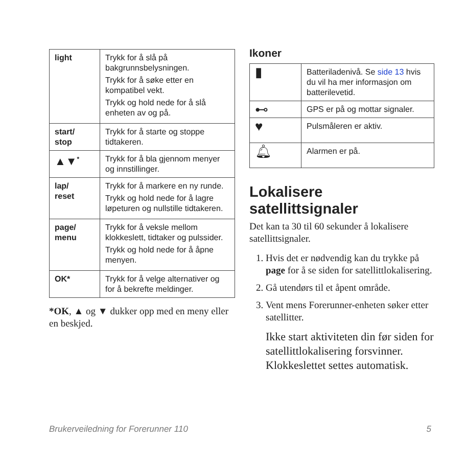| light | Trykk for å slå på bakgrunnsbelysningen. Trykk for å søke etter en kompatibel vekt. Trykk og hold nede for å slå enheten av og på. |
| start/ stop | Trykk for å starte og stoppe tidtakeren. |
| ▲▼<sup>*</sup> | Trykk for å bla gjennom menyer og innstillinger. |
| lap/ reset | Trykk for å markere en ny runde. Trykk og hold nede for å lagre løpeturen og nullstille tidtakeren. |
| page/ menu | Trykk for å veksle mellom klokkeslett, tidtaker og pulssider. Trykk og hold nede for å åpne menyen. |
| OK* | Trykk for å velge alternativer og for å bekrefte meldinger. |
*OK, ▲ og ▼ dukker opp med en meny eller en beskjed.
Ikoner
| ▮ | Batteriladenivå. Se side 13 hvis du vil ha mer informasjon om batterilevetid. |
| ⊷ | GPS er på og mottar signaler. |
| ♥ | Pulsmåleren er aktiv. |
| 🔔︎ | Alarmen er på. |
Lokalisere satellittsignaler
Det kan ta 30 til 60 sekunder å lokalisere satellittsignaler.
1. Hvis det er nødvendig kan du trykke på page for å se siden for satellittlokalisering.
2. Gå utendørs til et åpent område.
3. Vent mens Forerunner-enheten søker etter satellitter.
Ikke start aktiviteten din før siden for satellittlokalisering forsvinner. Klokkeslettet settes automatisk.
Brukerveiledning for Forerunner 110 5